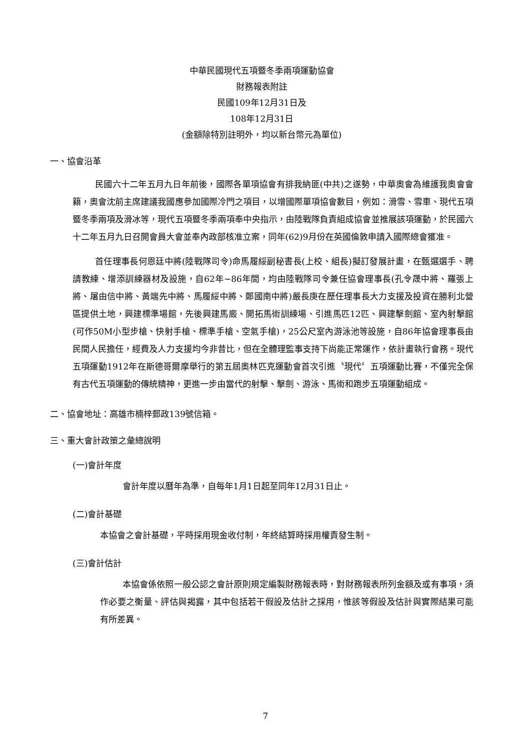中華民國現代五項暨冬季兩項運動協會
財務報表附註
民國109年12月31日及
108年12月31日
(金額除特別註明外，均以新台幣元為單位)
一、協會沿革
民國六十二年五月九日年前後，國際各單項協會有排我納匪(中共)之遂勢，中華奧會為維護我奧會會籍，奧會沈前主席建議我國應參加國際冷門之項目，以增國際單項協會數目，例如：滑雪、雪車、現代五項暨冬季兩項及滑冰等，現代五項暨冬季兩項奉中央指示，由陸戰隊負責組成協會並推展該項運動，於民國六十二年五月九日召開會員大會並奉內政部核准立案，同年(62)9月份在英國倫敦申請入國際總會獲准。
首任理事長何恩廷中將(陸戰隊司令)命馬履綏副秘書長(上校、組長)擬訂發展計畫，在甄選選手、聘請教練、增添訓練器材及設施，自62年~86年間，均由陸戰隊司令兼任協會理事長(孔令晟中將、羅張上將、屠由信中將、黃端先中將、馬履綏中將、鄭國南中將)嚴長庚在歷任理事長大力支援及投資在勝利北營區提供土地，興建標準場館，先後興建馬廄、開拓馬術訓練場、引進馬匹12匹、興建擊劍館、室內射擊館(可作50M小型步槍、快射手槍、標準手槍、空氣手槍)，25公尺室內游泳池等設施，自86年協會理事長由民間人民擔任，經費及人力支援均今非昔比，但在全體理監事支持下尚能正常運作，依計畫執行會務。現代五項運動1912年在斯德哥爾摩舉行的第五屆奧林匹克運動會首次引進〝現代〞五項運動比賽，不僅完全保有古代五項運動的傳統精神，更進一步由當代的射擊、擊劍、游泳、馬術和跑步五項運動組成。
二、協會地址：高雄市楠梓郵政139號信箱。
三、重大會計政策之彙總說明
(一)會計年度
會計年度以曆年為準，自每年1月1日起至同年12月31日止。
(二)會計基礎
本協會之會計基礎，平時採用現金收付制，年終結算時採用權責發生制。
(三)會計估計
本協會係依照一般公認之會計原則規定編製財務報表時，對財務報表所列金額及或有事項，須作必要之衡量、評估與揭露，其中包括若干假設及估計之採用，惟該等假設及估計與實際結果可能有所差異。
7